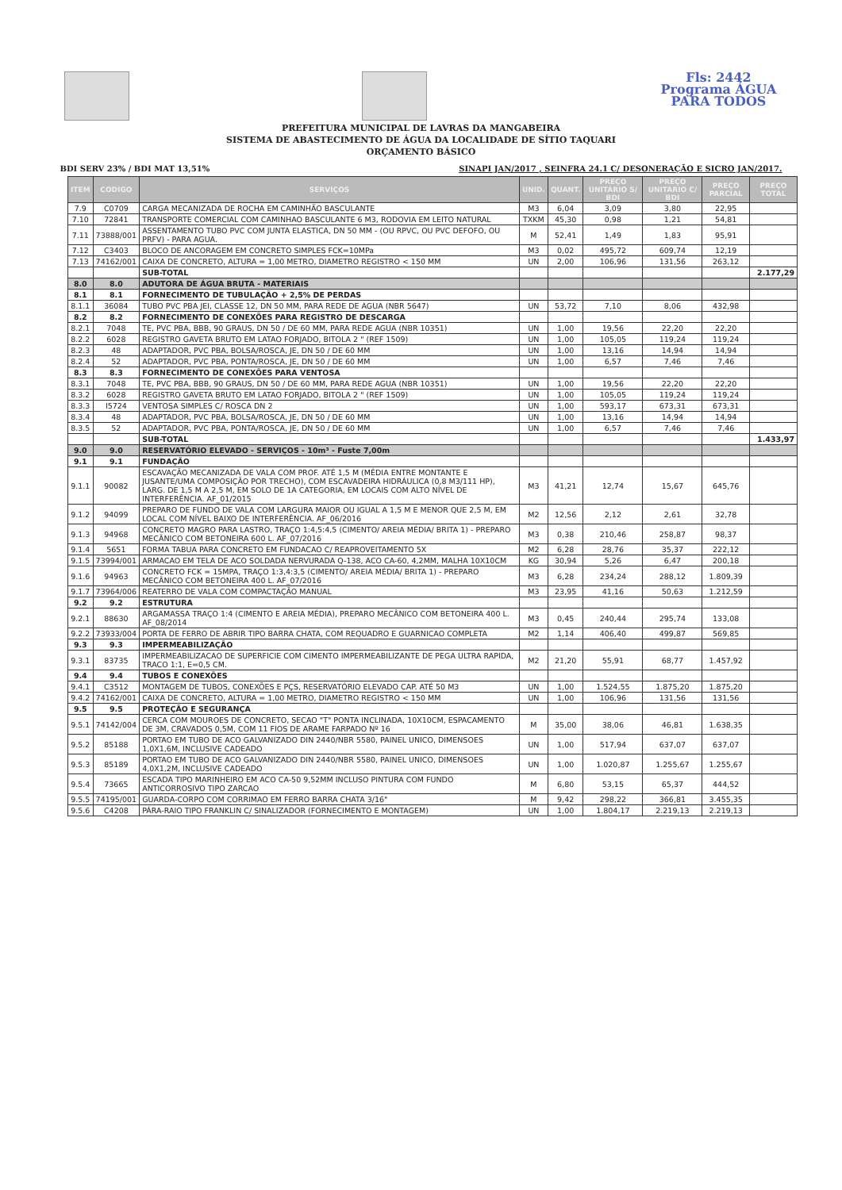Fls: 2442
Programa ÁGUA PARA TODOS
PREFEITURA MUNICIPAL DE LAVRAS DA MANGABEIRA
SISTEMA DE ABASTECIMENTO DE ÁGUA DA LOCALIDADE DE SÍTIO TAQUARI
ORÇAMENTO BÁSICO
BDI SERV 23% / BDI MAT 13,51% SINAPI JAN/2017 , SEINFRA 24.1 C/ DESONERAÇÃO E SICRO JAN/2017.
| ITEM | CODIGO | SERVIÇOS | UNID. | QUANT. | PREÇO UNITÁRIO S/ BDI | PREÇO UNITÁRIO C/ BDI | PREÇO PARCIAL | PREÇO TOTAL |
| --- | --- | --- | --- | --- | --- | --- | --- | --- |
| 7.9 | C0709 | CARGA MECANIZADA DE ROCHA EM CAMINHÃO BASCULANTE | M3 | 6,04 | 3,09 | 3,80 | 22,95 | |
| 7.10 | 72841 | TRANSPORTE COMERCIAL COM CAMINHAO BASCULANTE 6 M3, RODOVIA EM LEITO NATURAL | TXKM | 45,30 | 0,98 | 1,21 | 54,81 | |
| 7.11 | 73888/001 | ASSENTAMENTO TUBO PVC COM JUNTA ELASTICA, DN 50 MM - (OU RPVC, OU PVC DEFOFO, OU PRFV) - PARA AGUA. | M | 52,41 | 1,49 | 1,83 | 95,91 | |
| 7.12 | C3403 | BLOCO DE ANCORAGEM EM CONCRETO SIMPLES FCK=10MPa | M3 | 0,02 | 495,72 | 609,74 | 12,19 | |
| 7.13 | 74162/001 | CAIXA DE CONCRETO, ALTURA = 1,00 METRO, DIAMETRO REGISTRO < 150 MM | UN | 2,00 | 106,96 | 131,56 | 263,12 | |
| | | SUB-TOTAL | | | | | | 2.177,29 |
| 8.0 | 8.0 | ADUTORA DE ÁGUA BRUTA - MATERIAIS | | | | | | |
| 8.1 | 8.1 | FORNECIMENTO DE TUBULAÇÃO + 2,5% DE PERDAS | | | | | | |
| 8.1.1 | 36084 | TUBO PVC PBA JEI, CLASSE 12, DN 50 MM, PARA REDE DE AGUA (NBR 5647) | UN | 53,72 | 7,10 | 8,06 | 432,98 | |
| 8.2 | 8.2 | FORNECIMENTO DE CONEXÕES PARA REGISTRO DE DESCARGA | | | | | | |
| 8.2.1 | 7048 | TE, PVC PBA, BBB, 90 GRAUS, DN 50 / DE 60 MM, PARA REDE AGUA (NBR 10351) | UN | 1,00 | 19,56 | 22,20 | 22,20 | |
| 8.2.2 | 6028 | REGISTRO GAVETA BRUTO EM LATAO FORJADO, BITOLA 2 " (REF 1509) | UN | 1,00 | 105,05 | 119,24 | 119,24 | |
| 8.2.3 | 48 | ADAPTADOR, PVC PBA, BOLSA/ROSCA, JE, DN 50 / DE 60 MM | UN | 1,00 | 13,16 | 14,94 | 14,94 | |
| 8.2.4 | 52 | ADAPTADOR, PVC PBA, PONTA/ROSCA, JE, DN 50 / DE 60 MM | UN | 1,00 | 6,57 | 7,46 | 7,46 | |
| 8.3 | 8.3 | FORNECIMENTO DE CONEXÕES PARA VENTOSA | | | | | | |
| 8.3.1 | 7048 | TE, PVC PBA, BBB, 90 GRAUS, DN 50 / DE 60 MM, PARA REDE AGUA (NBR 10351) | UN | 1,00 | 19,56 | 22,20 | 22,20 | |
| 8.3.2 | 6028 | REGISTRO GAVETA BRUTO EM LATAO FORJADO, BITOLA 2 " (REF 1509) | UN | 1,00 | 105,05 | 119,24 | 119,24 | |
| 8.3.3 | I5724 | VENTOSA SIMPLES C/ ROSCA DN 2 | UN | 1,00 | 593,17 | 673,31 | 673,31 | |
| 8.3.4 | 48 | ADAPTADOR, PVC PBA, BOLSA/ROSCA, JE, DN 50 / DE 60 MM | UN | 1,00 | 13,16 | 14,94 | 14,94 | |
| 8.3.5 | 52 | ADAPTADOR, PVC PBA, PONTA/ROSCA, JE, DN 50 / DE 60 MM | UN | 1,00 | 6,57 | 7,46 | 7,46 | |
| | | SUB-TOTAL | | | | | | 1.433,97 |
| 9.0 | 9.0 | RESERVATÓRIO ELEVADO - SERVIÇOS - 10m³ - Fuste 7,00m | | | | | | |
| 9.1 | 9.1 | FUNDAÇÃO | | | | | | |
| 9.1.1 | 90082 | ESCAVAÇÃO MECANIZADA DE VALA COM PROF. ATÉ 1,5 M (MÉDIA ENTRE MONTANTE E JUSANTE/UMA COMPOSIÇÃO POR TRECHO), COM ESCAVADEIRA HIDRÁULICA (0,8 M3/111 HP), LARG. DE 1,5 M A 2,5 M, EM SOLO DE 1A CATEGORIA, EM LOCAIS COM ALTO NÍVEL DE INTERFERÊNCIA. AF_01/2015 | M3 | 41,21 | 12,74 | 15,67 | 645,76 | |
| 9.1.2 | 94099 | PREPARO DE FUNDO DE VALA COM LARGURA MAIOR OU IGUAL A 1,5 M E MENOR QUE 2,5 M, EM LOCAL COM NÍVEL BAIXO DE INTERFERÊNCIA. AF_06/2016 | M2 | 12,56 | 2,12 | 2,61 | 32,78 | |
| 9.1.3 | 94968 | CONCRETO MAGRO PARA LASTRO, TRAÇO 1:4,5:4,5 (CIMENTO/ AREIA MÉDIA/ BRITA 1) - PREPARO MECÂNICO COM BETONEIRA 600 L. AF_07/2016 | M3 | 0,38 | 210,46 | 258,87 | 98,37 | |
| 9.1.4 | 5651 | FORMA TABUA PARA CONCRETO EM FUNDACAO C/ REAPROVEITAMENTO 5X | M2 | 6,28 | 28,76 | 35,37 | 222,12 | |
| 9.1.5 | 73994/001 | ARMACAO EM TELA DE ACO SOLDADA NERVURADA Q-138, ACO CA-60, 4,2MM, MALHA 10X10CM | KG | 30,94 | 5,26 | 6,47 | 200,18 | |
| 9.1.6 | 94963 | CONCRETO FCK = 15MPA, TRAÇO 1:3,4:3,5 (CIMENTO/ AREIA MÉDIA/ BRITA 1) - PREPARO MECÂNICO COM BETONEIRA 400 L. AF_07/2016 | M3 | 6,28 | 234,24 | 288,12 | 1.809,39 | |
| 9.1.7 | 73964/006 | REATERRO DE VALA COM COMPACTAÇÃO MANUAL | M3 | 23,95 | 41,16 | 50,63 | 1.212,59 | |
| 9.2 | 9.2 | ESTRUTURA | | | | | | |
| 9.2.1 | 88630 | ARGAMASSA TRAÇO 1:4 (CIMENTO E AREIA MÉDIA), PREPARO MECÂNICO COM BETONEIRA 400 L. AF_08/2014 | M3 | 0,45 | 240,44 | 295,74 | 133,08 | |
| 9.2.2 | 73933/004 | PORTA DE FERRO DE ABRIR TIPO BARRA CHATA, COM REQUADRO E GUARNICAO COMPLETA | M2 | 1,14 | 406,40 | 499,87 | 569,85 | |
| 9.3 | 9.3 | IMPERMEABILIZAÇÃO | | | | | | |
| 9.3.1 | 83735 | IMPERMEABILIZACAO DE SUPERFICIE COM CIMENTO IMPERMEABILIZANTE DE PEGA ULTRA RAPIDA, TRACO 1:1, E=0,5 CM. | M2 | 21,20 | 55,91 | 68,77 | 1.457,92 | |
| 9.4 | 9.4 | TUBOS E CONEXÕES | | | | | | |
| 9.4.1 | C3512 | MONTAGEM DE TUBOS, CONEXÕES E PÇS, RESERVATÓRIO ELEVADO CAP. ATÉ 50 M3 | UN | 1,00 | 1.524,55 | 1.875,20 | 1.875,20 | |
| 9.4.2 | 74162/001 | CAIXA DE CONCRETO, ALTURA = 1,00 METRO, DIAMETRO REGISTRO < 150 MM | UN | 1,00 | 106,96 | 131,56 | 131,56 | |
| 9.5 | 9.5 | PROTEÇÃO E SEGURANÇA | | | | | | |
| 9.5.1 | 74142/004 | CERCA COM MOUROES DE CONCRETO, SECAO "T" PONTA INCLINADA, 10X10CM, ESPACAMENTO DE 3M, CRAVADOS 0,5M, COM 11 FIOS DE ARAME FARPADO Nº 16 | M | 35,00 | 38,06 | 46,81 | 1.638,35 | |
| 9.5.2 | 85188 | PORTAO EM TUBO DE ACO GALVANIZADO DIN 2440/NBR 5580, PAINEL UNICO, DIMENSOES 1,0X1,6M, INCLUSIVE CADEADO | UN | 1,00 | 517,94 | 637,07 | 637,07 | |
| 9.5.3 | 85189 | PORTAO EM TUBO DE ACO GALVANIZADO DIN 2440/NBR 5580, PAINEL UNICO, DIMENSOES 4,0X1,2M, INCLUSIVE CADEADO | UN | 1,00 | 1.020,87 | 1.255,67 | 1.255,67 | |
| 9.5.4 | 73665 | ESCADA TIPO MARINHEIRO EM ACO CA-50 9,52MM INCLUSO PINTURA COM FUNDO ANTICORROSIVO TIPO ZARCAO | M | 6,80 | 53,15 | 65,37 | 444,52 | |
| 9.5.5 | 74195/001 | GUARDA-CORPO COM CORRIMAO EM FERRO BARRA CHATA 3/16" | M | 9,42 | 298,22 | 366,81 | 3.455,35 | |
| 9.5.6 | C4208 | PÁRA-RAIO TIPO FRANKLIN C/ SINALIZADOR (FORNECIMENTO E MONTAGEM) | UN | 1,00 | 1.804,17 | 2.219,13 | 2.219,13 | |